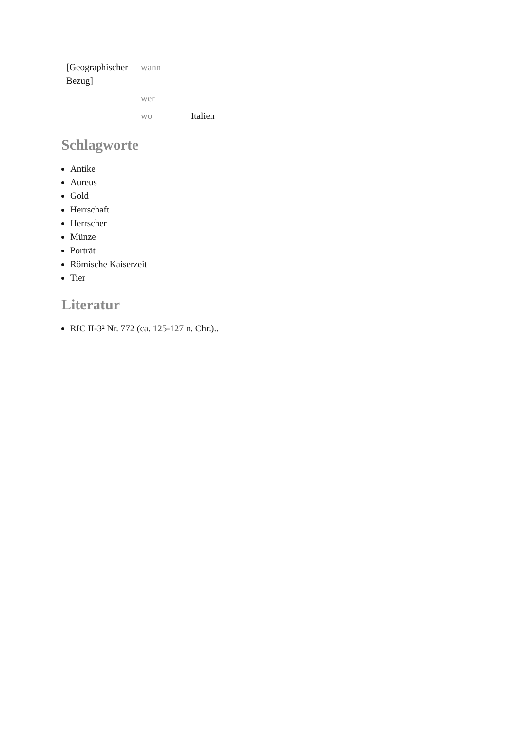| [Geographischer Bezug] | wann | |
| | wer | |
| | wo | Italien |
Schlagworte
Antike
Aureus
Gold
Herrschaft
Herrscher
Münze
Porträt
Römische Kaiserzeit
Tier
Literatur
RIC II-3² Nr. 772 (ca. 125-127 n. Chr.)..